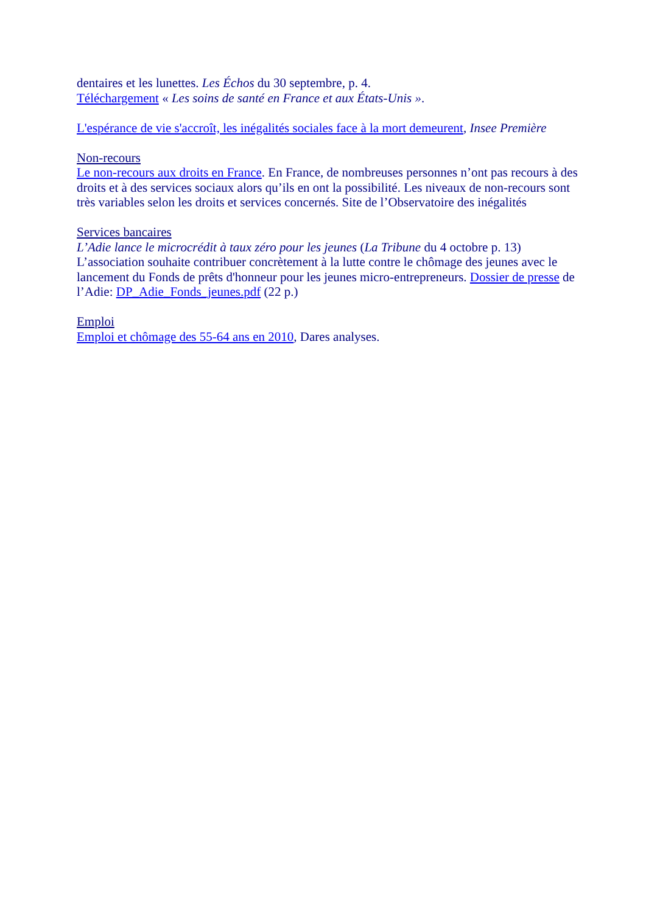dentaires et les lunettes. Les Échos du 30 septembre, p. 4.
Téléchargement « Les soins de santé en France et aux États-Unis ».
L'espérance de vie s'accroît, les inégalités sociales face à la mort demeurent, Insee Première
Non-recours
Le non-recours aux droits en France. En France, de nombreuses personnes n’ont pas recours à des droits et à des services sociaux alors qu’ils en ont la possibilité. Les niveaux de non-recours sont très variables selon les droits et services concernés. Site de l’Observatoire des inégalités
Services bancaires
L’Adie lance le microcrédit à taux zéro pour les jeunes (La Tribune du 4 octobre p. 13) L’association souhaite contribuer concrètement à la lutte contre le chômage des jeunes avec le lancement du Fonds de prêts d'honneur pour les jeunes micro-entrepreneurs. Dossier de presse de l’Adie: DP_Adie_Fonds_jeunes.pdf (22 p.)
Emploi
Emploi et chômage des 55-64 ans en 2010, Dares analyses.